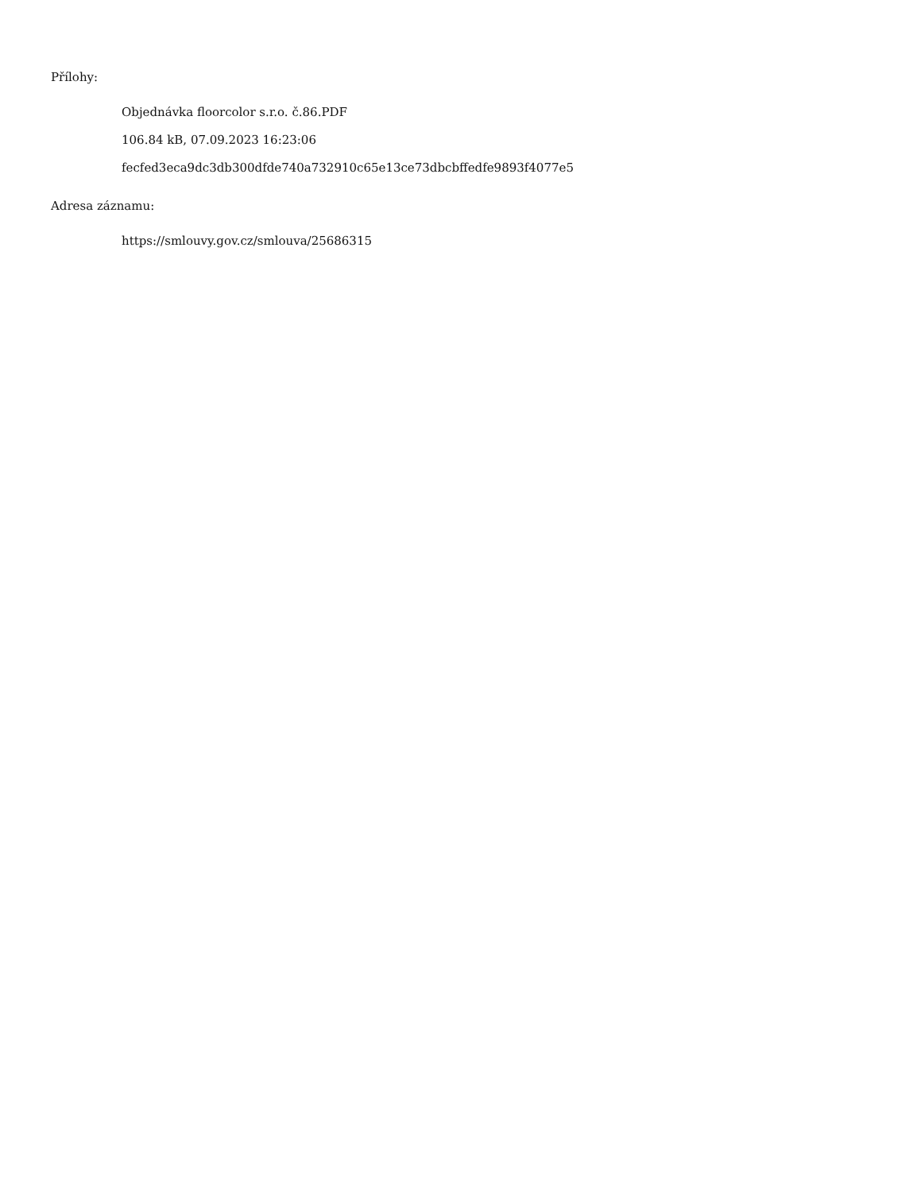Přílohy:
Objednávka floorcolor s.r.o. č.86.PDF
106.84 kB, 07.09.2023 16:23:06
fecfed3eca9dc3db300dfde740a732910c65e13ce73dbcbffedfe9893f4077e5
Adresa záznamu:
https://smlouvy.gov.cz/smlouva/25686315